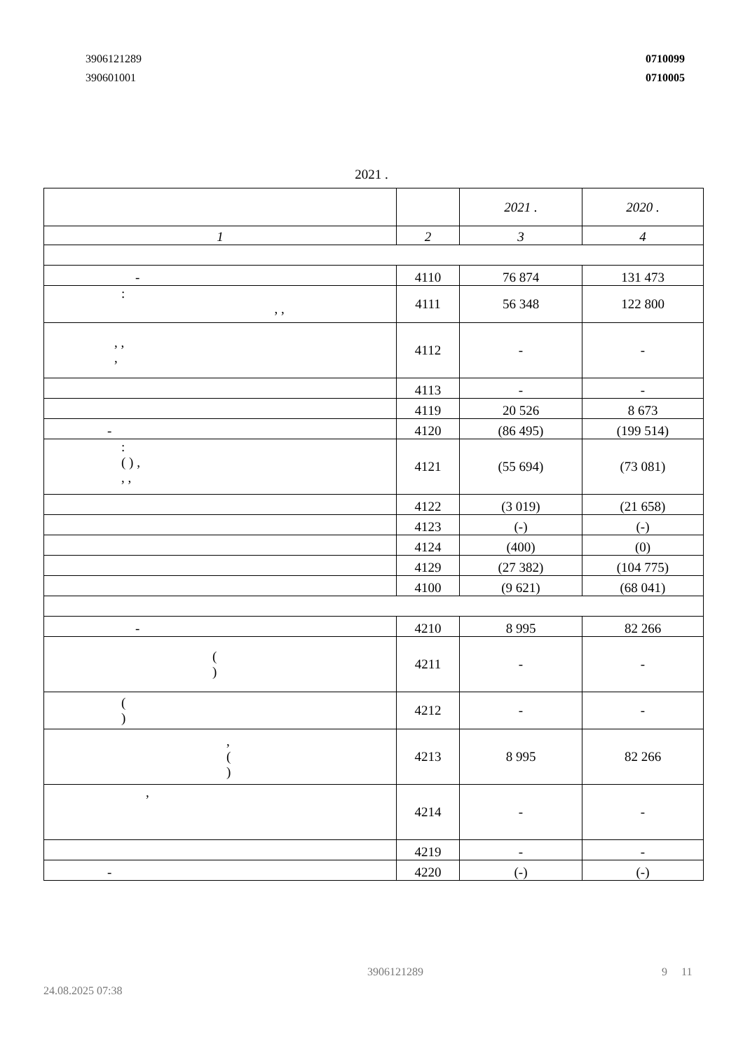0710099
0710005
3906121289
390601001
2021 .
| | | 2021 . | 2020 . |
| --- | --- | --- | --- |
| 1 | 2 | 3 | 4 |
| - | 4110 | 76 874 | 131 473 |
| : , , | 4111 | 56 348 | 122 800 |
| , , , | 4112 | - | - |
| | 4113 | - | - |
| | 4119 | 20 526 | 8 673 |
| - | 4120 | (86 495) | (199 514) |
| : ( ) , , , | 4121 | (55 694) | (73 081) |
| | 4122 | (3 019) | (21 658) |
| | 4123 | (-) | (-) |
| | 4124 | (400) | (0) |
| | 4129 | (27 382) | (104 775) |
| | 4100 | (9 621) | (68 041) |
| - | 4210 | 8 995 | 82 266 |
| ( ) | 4211 | - | - |
| ( ) | 4212 | - | - |
| , ( ) | 4213 | 8 995 | 82 266 |
| , | 4214 | - | - |
| | 4219 | - | - |
| - | 4220 | (-) | (-) |
3906121289 9 11
24.08.2025 07:38